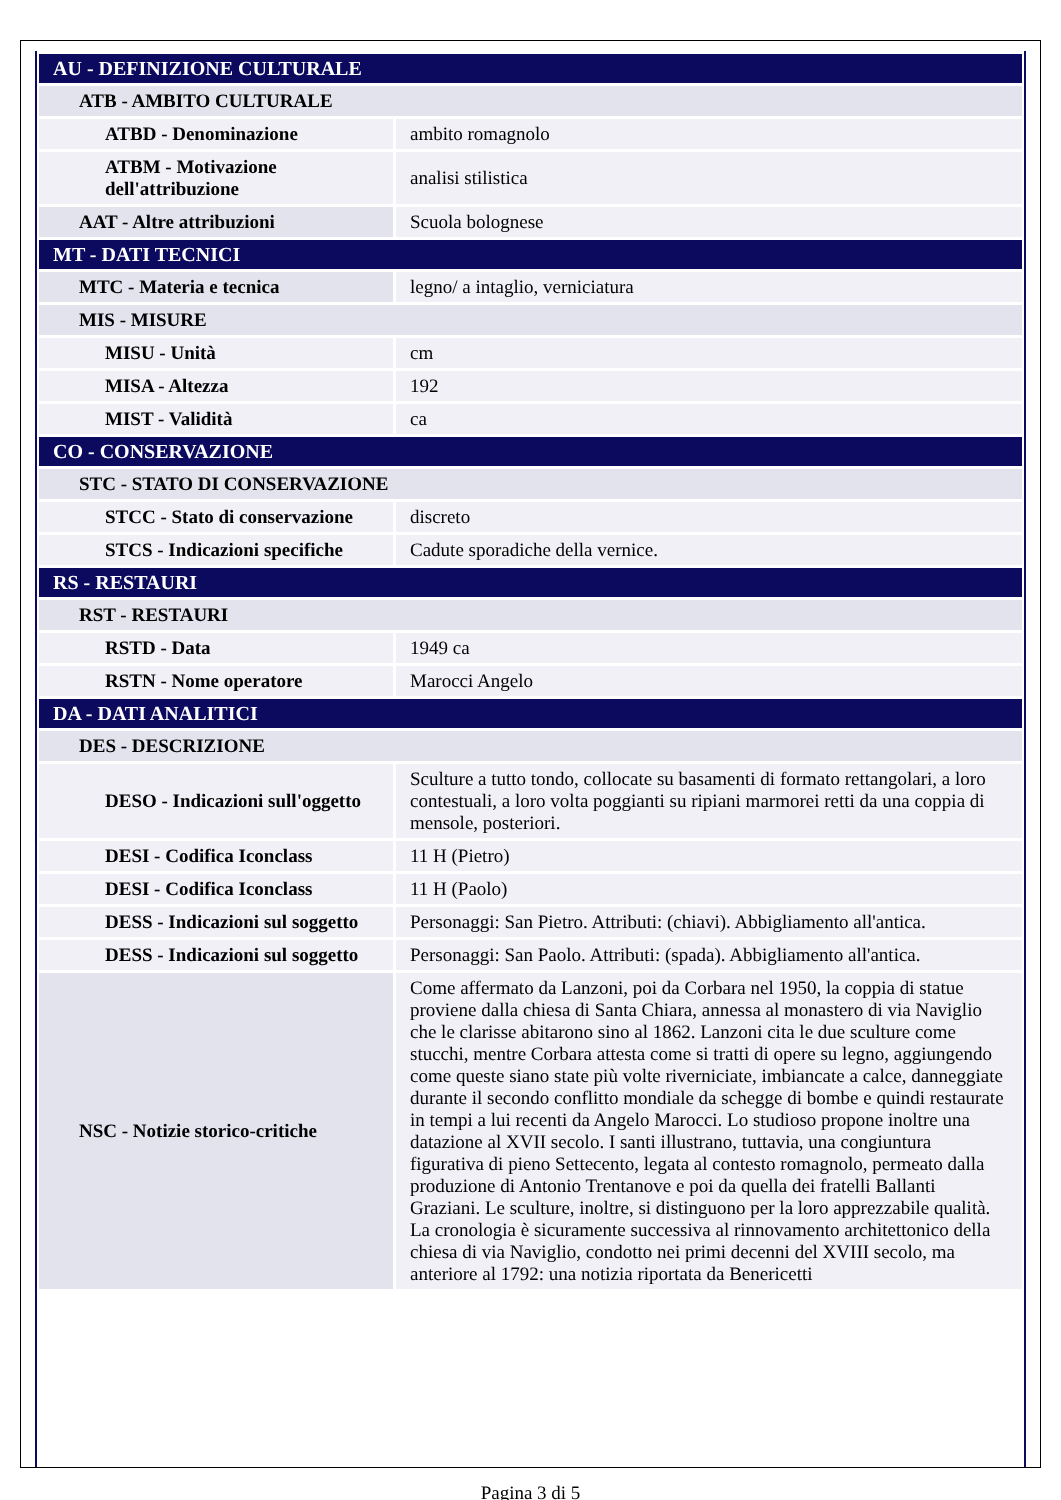| AU - DEFINIZIONE CULTURALE | |
| ATB - AMBITO CULTURALE | |
| ATBD - Denominazione | ambito romagnolo |
| ATBM - Motivazione dell'attribuzione | analisi stilistica |
| AAT - Altre attribuzioni | Scuola bolognese |
| MT - DATI TECNICI | |
| MTC - Materia e tecnica | legno/ a intaglio, verniciatura |
| MIS - MISURE | |
| MISU - Unità | cm |
| MISA - Altezza | 192 |
| MIST - Validità | ca |
| CO - CONSERVAZIONE | |
| STC - STATO DI CONSERVAZIONE | |
| STCC - Stato di conservazione | discreto |
| STCS - Indicazioni specifiche | Cadute sporadiche della vernice. |
| RS - RESTAURI | |
| RST - RESTAURI | |
| RSTD - Data | 1949 ca |
| RSTN - Nome operatore | Marocci Angelo |
| DA - DATI ANALITICI | |
| DES - DESCRIZIONE | |
| DESO - Indicazioni sull'oggetto | Sculture a tutto tondo, collocate su basamenti di formato rettangolari, a loro contestuali, a loro volta poggianti su ripiani marmorei retti da una coppia di mensole, posteriori. |
| DESI - Codifica Iconclass | 11 H (Pietro) |
| DESI - Codifica Iconclass | 11 H (Paolo) |
| DESS - Indicazioni sul soggetto | Personaggi: San Pietro. Attributi: (chiavi). Abbigliamento all'antica. |
| DESS - Indicazioni sul soggetto | Personaggi: San Paolo. Attributi: (spada). Abbigliamento all'antica. |
| NSC - Notizie storico-critiche | Come affermato da Lanzoni, poi da Corbara nel 1950, la coppia di statue proviene dalla chiesa di Santa Chiara, annessa al monastero di via Naviglio che le clarisse abitarono sino al 1862. Lanzoni cita le due sculture come stucchi, mentre Corbara attesta come si tratti di opere su legno, aggiungendo come queste siano state più volte riverniciate, imbiancate a calce, danneggiate durante il secondo conflitto mondiale da schegge di bombe e quindi restaurate in tempi a lui recenti da Angelo Marocci. Lo studioso propone inoltre una datazione al XVII secolo. I santi illustrano, tuttavia, una congiuntura figurativa di pieno Settecento, legata al contesto romagnolo, permeato dalla produzione di Antonio Trentanove e poi da quella dei fratelli Ballanti Graziani. Le sculture, inoltre, si distinguono per la loro apprezzabile qualità. La cronologia è sicuramente successiva al rinnovamento architettonico della chiesa di via Naviglio, condotto nei primi decenni del XVIII secolo, ma anteriore al 1792: una notizia riportata da Benericetti |
Pagina 3 di 5